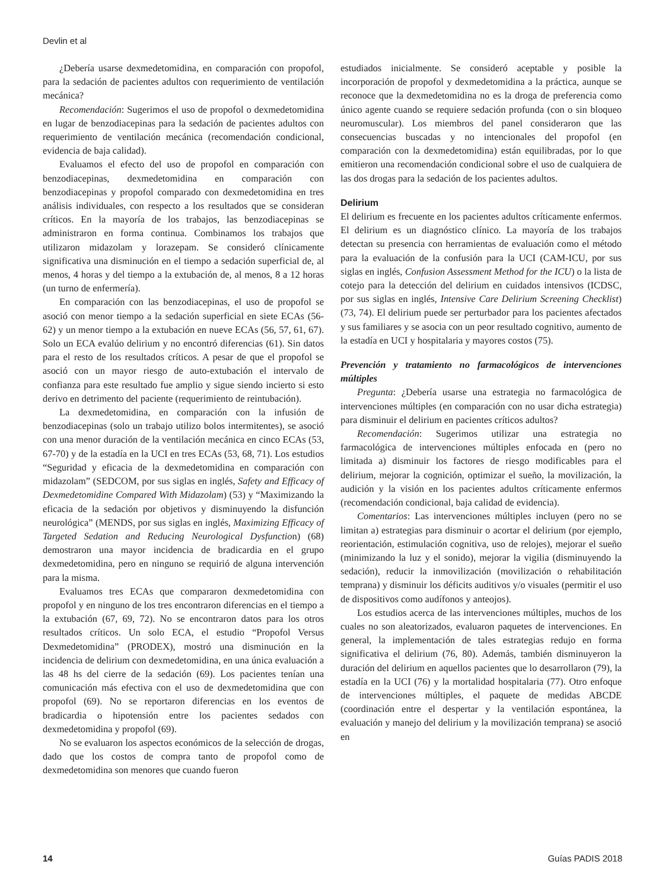Devlin et al
¿Debería usarse dexmedetomidina, en comparación con propofol, para la sedación de pacientes adultos con requerimiento de ventilación mecánica?
Recomendación: Sugerimos el uso de propofol o dexmedetomidina en lugar de benzodiacepinas para la sedación de pacientes adultos con requerimiento de ventilación mecánica (recomendación condicional, evidencia de baja calidad).
Evaluamos el efecto del uso de propofol en comparación con benzodiacepinas, dexmedetomidina en comparación con benzodiacepinas y propofol comparado con dexmedetomidina en tres análisis individuales, con respecto a los resultados que se consideran críticos. En la mayoría de los trabajos, las benzodiacepinas se administraron en forma continua. Combinamos los trabajos que utilizaron midazolam y lorazepam. Se consideró clínicamente significativa una disminución en el tiempo a sedación superficial de, al menos, 4 horas y del tiempo a la extubación de, al menos, 8 a 12 horas (un turno de enfermería).
En comparación con las benzodiacepinas, el uso de propofol se asoció con menor tiempo a la sedación superficial en siete ECAs (56-62) y un menor tiempo a la extubación en nueve ECAs (56, 57, 61, 67). Solo un ECA evalúo delirium y no encontró diferencias (61). Sin datos para el resto de los resultados críticos. A pesar de que el propofol se asoció con un mayor riesgo de auto-extubación el intervalo de confianza para este resultado fue amplio y sigue siendo incierto si esto derivo en detrimento del paciente (requerimiento de reintubación).
La dexmedetomidina, en comparación con la infusión de benzodiacepinas (solo un trabajo utilizo bolos intermitentes), se asoció con una menor duración de la ventilación mecánica en cinco ECAs (53, 67-70) y de la estadía en la UCI en tres ECAs (53, 68, 71). Los estudios “Seguridad y eficacia de la dexmedetomidina en comparación con midazolam” (SEDCOM, por sus siglas en inglés, Safety and Efficacy of Dexmedetomidine Compared With Midazolam) (53) y “Maximizando la eficacia de la sedación por objetivos y disminuyendo la disfunción neurológica” (MENDS, por sus siglas en inglés, Maximizing Efficacy of Targeted Sedation and Reducing Neurological Dysfunction) (68) demostraron una mayor incidencia de bradicardia en el grupo dexmedetomidina, pero en ninguno se requirió de alguna intervención para la misma.
Evaluamos tres ECAs que compararon dexmedetomidina con propofol y en ninguno de los tres encontraron diferencias en el tiempo a la extubación (67, 69, 72). No se encontraron datos para los otros resultados críticos. Un solo ECA, el estudio “Propofol Versus Dexmedetomidina” (PRODEX), mostró una disminución en la incidencia de delirium con dexmedetomidina, en una única evaluación a las 48 hs del cierre de la sedación (69). Los pacientes tenían una comunicación más efectiva con el uso de dexmedetomidina que con propofol (69). No se reportaron diferencias en los eventos de bradicardia o hipotensión entre los pacientes sedados con dexmedetomidina y propofol (69).
No se evaluaron los aspectos económicos de la selección de drogas, dado que los costos de compra tanto de propofol como de dexmedetomidina son menores que cuando fueron
estudiados inicialmente. Se consideró aceptable y posible la incorporación de propofol y dexmedetomidina a la práctica, aunque se reconoce que la dexmedetomidina no es la droga de preferencia como único agente cuando se requiere sedación profunda (con o sin bloqueo neuromuscular). Los miembros del panel consideraron que las consecuencias buscadas y no intencionales del propofol (en comparación con la dexmedetomidina) están equilibradas, por lo que emitieron una recomendación condicional sobre el uso de cualquiera de las dos drogas para la sedación de los pacientes adultos.
Delirium
El delirium es frecuente en los pacientes adultos críticamente enfermos. El delirium es un diagnóstico clínico. La mayoría de los trabajos detectan su presencia con herramientas de evaluación como el método para la evaluación de la confusión para la UCI (CAM-ICU, por sus siglas en inglés, Confusion Assessment Method for the ICU) o la lista de cotejo para la detección del delirium en cuidados intensivos (ICDSC, por sus siglas en inglés, Intensive Care Delirium Screening Checklist) (73, 74). El delirium puede ser perturbador para los pacientes afectados y sus familiares y se asocia con un peor resultado cognitivo, aumento de la estadía en UCI y hospitalaria y mayores costos (75).
Prevención y tratamiento no farmacológicos de intervenciones múltiples
Pregunta: ¿Debería usarse una estrategia no farmacológica de intervenciones múltiples (en comparación con no usar dicha estrategia) para disminuir el delirium en pacientes críticos adultos?
Recomendación: Sugerimos utilizar una estrategia no farmacológica de intervenciones múltiples enfocada en (pero no limitada a) disminuir los factores de riesgo modificables para el delirium, mejorar la cognición, optimizar el sueño, la movilización, la audición y la visión en los pacientes adultos críticamente enfermos (recomendación condicional, baja calidad de evidencia).
Comentarios: Las intervenciones múltiples incluyen (pero no se limitan a) estrategias para disminuir o acortar el delirium (por ejemplo, reorientación, estimulación cognitiva, uso de relojes), mejorar el sueño (minimizando la luz y el sonido), mejorar la vigilia (disminuyendo la sedación), reducir la inmovilización (movilización o rehabilitación temprana) y disminuir los déficits auditivos y/o visuales (permitir el uso de dispositivos como audífonos y anteojos).
Los estudios acerca de las intervenciones múltiples, muchos de los cuales no son aleatorizados, evaluaron paquetes de intervenciones. En general, la implementación de tales estrategias redujo en forma significativa el delirium (76, 80). Además, también disminuyeron la duración del delirium en aquellos pacientes que lo desarrollaron (79), la estadía en la UCI (76) y la mortalidad hospitalaria (77). Otro enfoque de intervenciones múltiples, el paquete de medidas ABCDE (coordinación entre el despertar y la ventilación espontánea, la evaluación y manejo del delirium y la movilización temprana) se asoció en
14 Guías PADIS 2018